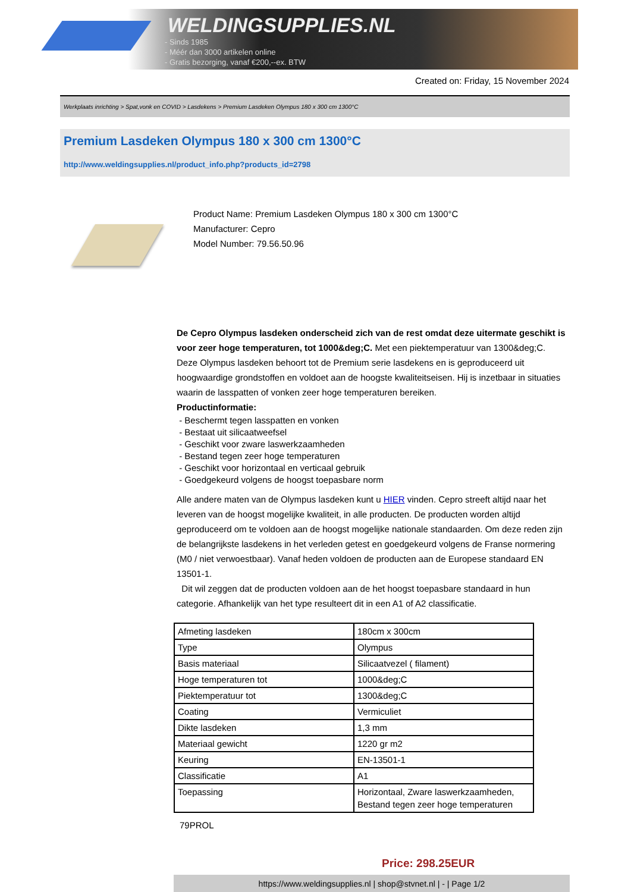WELDINGSUPPLIES.NL
- Sinds 1985
- Méér dan 3000 artikelen online
- Gratis bezorging, vanaf €200,--ex. BTW
Created on: Friday, 15 November 2024
Werkplaats inrichting > Spat,vonk en COVID > Lasdekens > Premium Lasdeken Olympus 180 x 300 cm 1300°C
Premium Lasdeken Olympus 180 x 300 cm 1300°C
http://www.weldingsupplies.nl/product_info.php?products_id=2798
Product Name: Premium Lasdeken Olympus 180 x 300 cm 1300°C
Manufacturer: Cepro
Model Number: 79.56.50.96
De Cepro Olympus lasdeken onderscheid zich van de rest omdat deze uitermate geschikt is voor zeer hoge temperaturen, tot 1000&deg;C. Met een piektemperatuur van 1300&deg;C. Deze Olympus lasdeken behoort tot de Premium serie lasdekens en is geproduceerd uit hoogwaardige grondstoffen en voldoet aan de hoogste kwaliteitseisen. Hij is inzetbaar in situaties waarin de lasspatten of vonken zeer hoge temperaturen bereiken.
Productinformatie:
- Beschermt tegen lasspatten en vonken
- Bestaat uit silicaatweefsel
- Geschikt voor zware laswerkzaamheden
- Bestand tegen zeer hoge temperaturen
- Geschikt voor horizontaal en verticaal gebruik
- Goedgekeurd volgens de hoogst toepasbare norm
Alle andere maten van de Olympus lasdeken kunt u HIER vinden. Cepro streeft altijd naar het leveren van de hoogst mogelijke kwaliteit, in alle producten. De producten worden altijd geproduceerd om te voldoen aan de hoogst mogelijke nationale standaarden. Om deze reden zijn de belangrijkste lasdekens in het verleden getest en goedgekeurd volgens de Franse normering (M0 / niet verwoestbaar). Vanaf heden voldoen de producten aan de Europese standaard EN 13501-1.
Dit wil zeggen dat de producten voldoen aan de het hoogst toepasbare standaard in hun categorie. Afhankelijk van het type resulteert dit in een A1 of A2 classificatie.
| Afmeting lasdeken | 180cm x 300cm |
| Type | Olympus |
| Basis materiaal | Silicaatvezel ( filament) |
| Hoge temperaturen tot | 1000&deg;C |
| Piektemperatuur tot | 1300&deg;C |
| Coating | Vermiculiet |
| Dikte lasdeken | 1,3 mm |
| Materiaal gewicht | 1220 gr m2 |
| Keuring | EN-13501-1 |
| Classificatie | A1 |
| Toepassing | Horizontaal, Zware laswerkzaamheden, Bestand tegen zeer hoge temperaturen |
79PROL
Price: 298.25EUR
https://www.weldingsupplies.nl | shop@stvnet.nl | - | Page 1/2